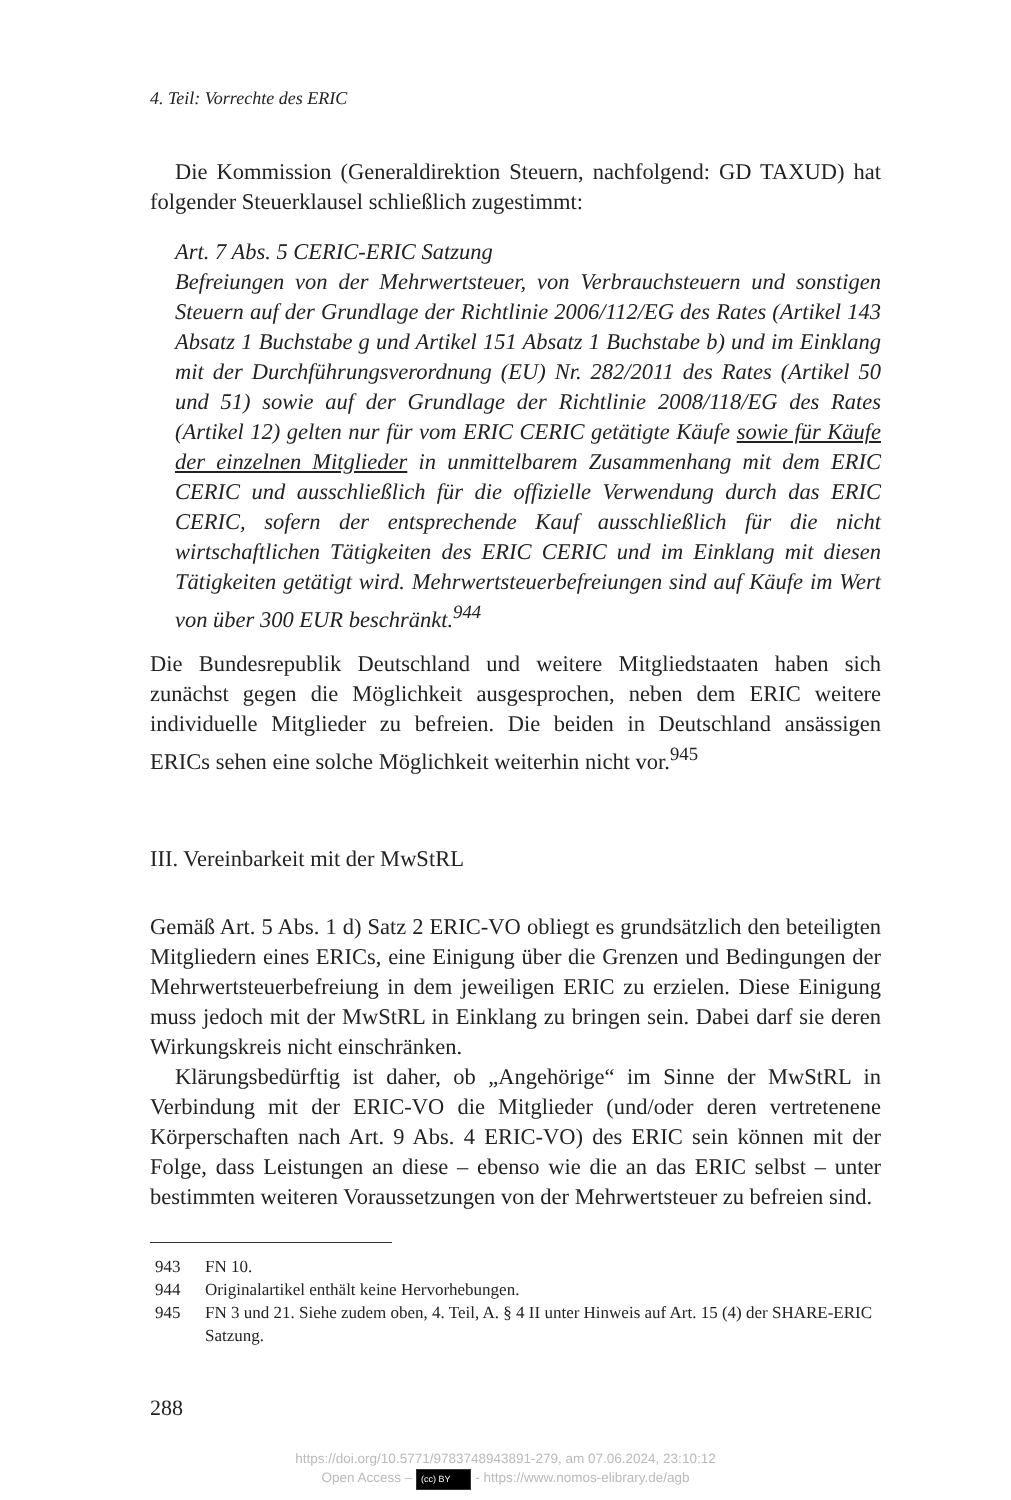4. Teil: Vorrechte des ERIC
Die Kommission (Generaldirektion Steuern, nachfolgend: GD TAXUD) hat folgender Steuerklausel schließlich zugestimmt:
Art. 7 Abs. 5 CERIC-ERIC Satzung
Befreiungen von der Mehrwertsteuer, von Verbrauchsteuern und sonstigen Steuern auf der Grundlage der Richtlinie 2006/112/EG des Rates (Artikel 143 Absatz 1 Buchstabe g und Artikel 151 Absatz 1 Buchstabe b) und im Einklang mit der Durchführungsverordnung (EU) Nr. 282/2011 des Rates (Artikel 50 und 51) sowie auf der Grundlage der Richtlinie 2008/118/EG des Rates (Artikel 12) gelten nur für vom ERIC CERIC getätigte Käufe sowie für Käufe der einzelnen Mitglieder in unmittelbarem Zusammenhang mit dem ERIC CERIC und ausschließlich für die offizielle Verwendung durch das ERIC CERIC, sofern der entsprechende Kauf ausschließlich für die nicht wirtschaftlichen Tätigkeiten des ERIC CERIC und im Einklang mit diesen Tätigkeiten getätigt wird. Mehrwertsteuerbefreiungen sind auf Käufe im Wert von über 300 EUR beschränkt.<sup>944</sup>
Die Bundesrepublik Deutschland und weitere Mitgliedstaaten haben sich zunächst gegen die Möglichkeit ausgesprochen, neben dem ERIC weitere individuelle Mitglieder zu befreien. Die beiden in Deutschland ansässigen ERICs sehen eine solche Möglichkeit weiterhin nicht vor.<sup>945</sup>
III. Vereinbarkeit mit der MwStRL
Gemäß Art. 5 Abs. 1 d) Satz 2 ERIC-VO obliegt es grundsätzlich den beteiligten Mitgliedern eines ERICs, eine Einigung über die Grenzen und Bedingungen der Mehrwertsteuerbefreiung in dem jeweiligen ERIC zu erzielen. Diese Einigung muss jedoch mit der MwStRL in Einklang zu bringen sein. Dabei darf sie deren Wirkungskreis nicht einschränken.
Klärungsbedürftig ist daher, ob „Angehörige“ im Sinne der MwStRL in Verbindung mit der ERIC-VO die Mitglieder (und/oder deren vertretenene Körperschaften nach Art. 9 Abs. 4 ERIC-VO) des ERIC sein können mit der Folge, dass Leistungen an diese – ebenso wie die an das ERIC selbst – unter bestimmten weiteren Voraussetzungen von der Mehrwertsteuer zu befreien sind.
943 FN 10.
944 Originalartikel enthält keine Hervorhebungen.
945 FN 3 und 21. Siehe zudem oben, 4. Teil, A. § 4 II unter Hinweis auf Art. 15 (4) der SHARE-ERIC Satzung.
288
https://doi.org/10.5771/9783748943891-279, am 07.06.2024, 23:10:12
Open Access – (cc) BY - https://www.nomos-elibrary.de/agb